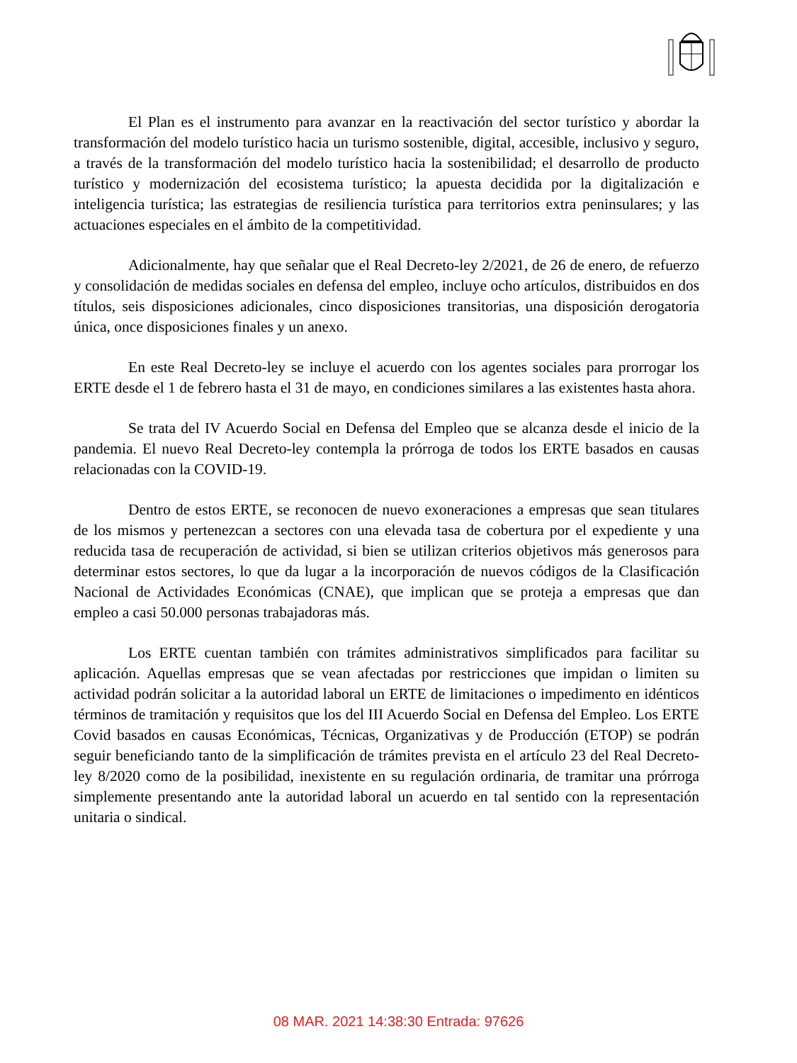El Plan es el instrumento para avanzar en la reactivación del sector turístico y abordar la transformación del modelo turístico hacia un turismo sostenible, digital, accesible, inclusivo y seguro, a través de la transformación del modelo turístico hacia la sostenibilidad; el desarrollo de producto turístico y modernización del ecosistema turístico; la apuesta decidida por la digitalización e inteligencia turística; las estrategias de resiliencia turística para territorios extra peninsulares; y las actuaciones especiales en el ámbito de la competitividad.
Adicionalmente, hay que señalar que el Real Decreto-ley 2/2021, de 26 de enero, de refuerzo y consolidación de medidas sociales en defensa del empleo, incluye ocho artículos, distribuidos en dos títulos, seis disposiciones adicionales, cinco disposiciones transitorias, una disposición derogatoria única, once disposiciones finales y un anexo.
En este Real Decreto-ley se incluye el acuerdo con los agentes sociales para prorrogar los ERTE desde el 1 de febrero hasta el 31 de mayo, en condiciones similares a las existentes hasta ahora.
Se trata del IV Acuerdo Social en Defensa del Empleo que se alcanza desde el inicio de la pandemia. El nuevo Real Decreto-ley contempla la prórroga de todos los ERTE basados en causas relacionadas con la COVID-19.
Dentro de estos ERTE, se reconocen de nuevo exoneraciones a empresas que sean titulares de los mismos y pertenezcan a sectores con una elevada tasa de cobertura por el expediente y una reducida tasa de recuperación de actividad, si bien se utilizan criterios objetivos más generosos para determinar estos sectores, lo que da lugar a la incorporación de nuevos códigos de la Clasificación Nacional de Actividades Económicas (CNAE), que implican que se proteja a empresas que dan empleo a casi 50.000 personas trabajadoras más.
Los ERTE cuentan también con trámites administrativos simplificados para facilitar su aplicación. Aquellas empresas que se vean afectadas por restricciones que impidan o limiten su actividad podrán solicitar a la autoridad laboral un ERTE de limitaciones o impedimento en idénticos términos de tramitación y requisitos que los del III Acuerdo Social en Defensa del Empleo. Los ERTE Covid basados en causas Económicas, Técnicas, Organizativas y de Producción (ETOP) se podrán seguir beneficiando tanto de la simplificación de trámites prevista en el artículo 23 del Real Decreto-ley 8/2020 como de la posibilidad, inexistente en su regulación ordinaria, de tramitar una prórroga simplemente presentando ante la autoridad laboral un acuerdo en tal sentido con la representación unitaria o sindical.
08 MAR. 2021 14:38:30 Entrada: 97626